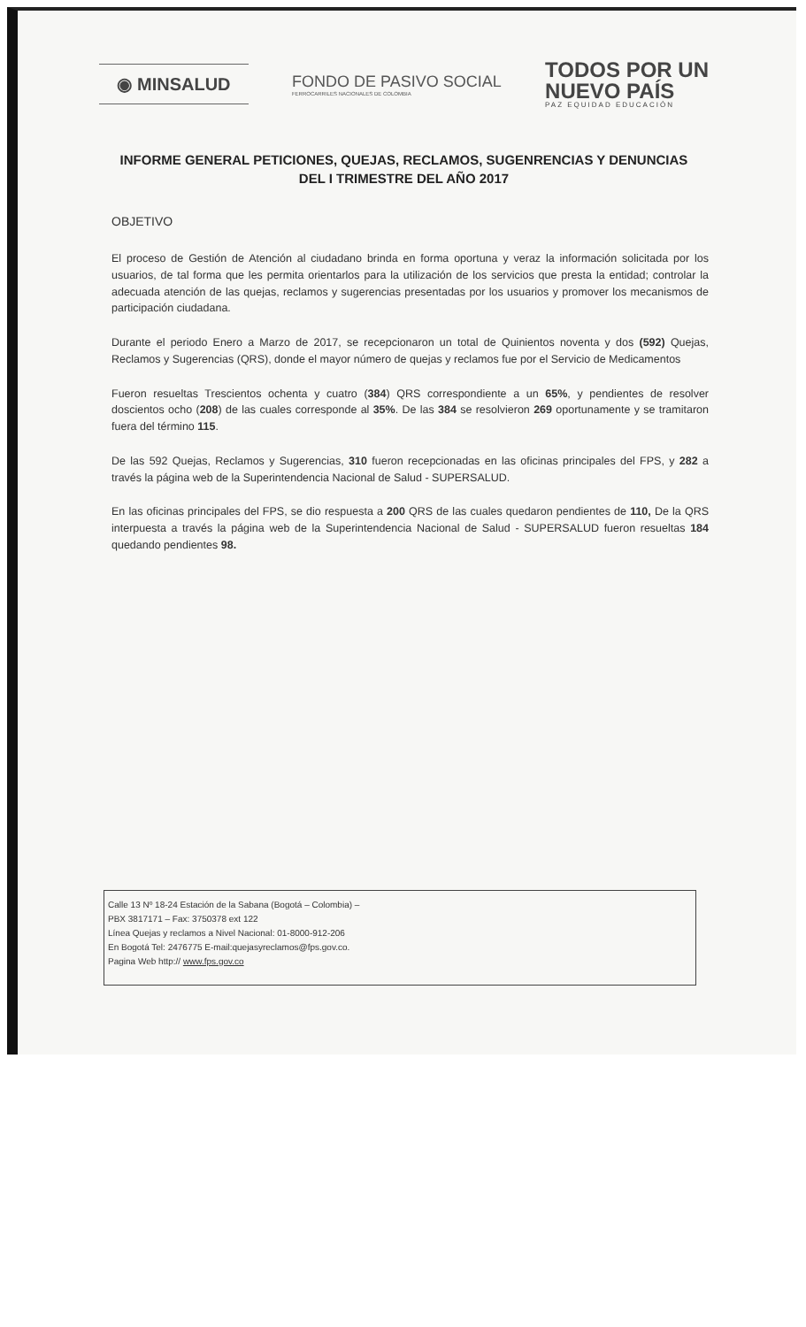◉ MINSALUD
FONDO DE PASIVO SOCIAL
FERROCARRILES NACIONALES DE COLOMBIA
TODOS POR UN
NUEVO PAÍS
PAZ EQUIDAD EDUCACIÓN
INFORME GENERAL PETICIONES, QUEJAS, RECLAMOS, SUGENRENCIAS Y DENUNCIAS
DEL I TRIMESTRE DEL AÑO 2017
OBJETIVO
El proceso de Gestión de Atención al ciudadano brinda en forma oportuna y veraz la información solicitada por los usuarios, de tal forma que les permita orientarlos para la utilización de los servicios que presta la entidad; controlar la adecuada atención de las quejas, reclamos y sugerencias presentadas por los usuarios y promover los mecanismos de participación ciudadana.
Durante el periodo Enero a Marzo de 2017, se recepcionaron un total de Quinientos noventa y dos (592) Quejas, Reclamos y Sugerencias (QRS), donde el mayor número de quejas y reclamos fue por el Servicio de Medicamentos
Fueron resueltas Trescientos ochenta y cuatro (384) QRS correspondiente a un 65%, y pendientes de resolver doscientos ocho (208) de las cuales corresponde al 35%. De las 384 se resolvieron 269 oportunamente y se tramitaron fuera del término 115.
De las 592 Quejas, Reclamos y Sugerencias, 310 fueron recepcionadas en las oficinas principales del FPS, y 282 a través la página web de la Superintendencia Nacional de Salud - SUPERSALUD.
En las oficinas principales del FPS, se dio respuesta a 200 QRS de las cuales quedaron pendientes de 110, De la QRS interpuesta a través la página web de la Superintendencia Nacional de Salud - SUPERSALUD fueron resueltas 184 quedando pendientes 98.
Calle 13 Nº 18-24 Estación de la Sabana (Bogotá – Colombia) –
PBX 3817171 – Fax: 3750378 ext 122
Línea Quejas y reclamos a Nivel Nacional: 01-8000-912-206
En Bogotá Tel: 2476775 E-mail:quejasyreclamos@fps.gov.co.
Pagina Web http:// www.fps.gov.co